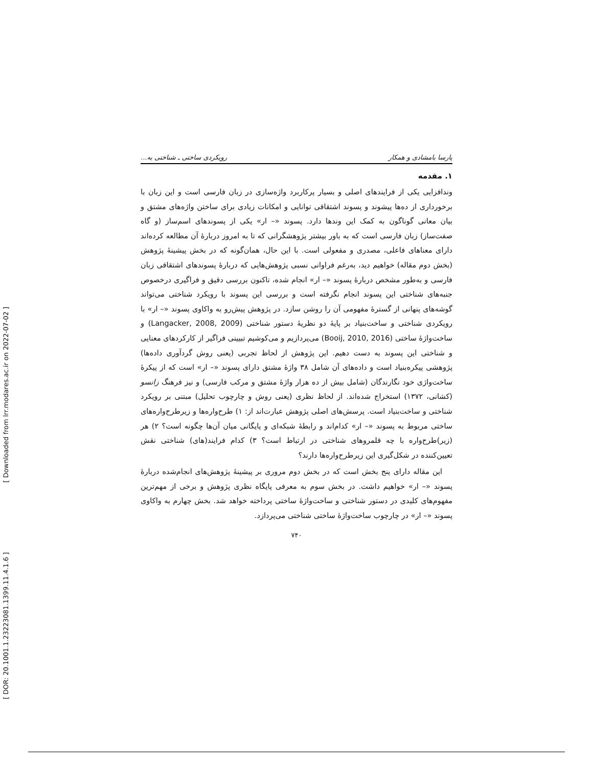[ Downloaded from lrr.modares.ac.ir on 2022-07-02 ]
[ DOR: 20.1001.1.23223081.1399.11.4.1.6 ]
پارسا بامشادی و همکار رویکردی ساختی ـ شناختی به...
۱. مقدمه
وندافزایی یکی از فرایندهای اصلی و بسیار پرکاربرد واژه‌سازی در زبان فارسی است و این زبان با برخورداری از ده‌ها پیشوند و پسوند اشتقاقی توانایی و امکانات زیادی برای ساختن واژه‌های مشتق و بیان معانی گوناگون به کمک این وندها دارد. پسوند «– ار» یکی از پسوندهای اسم‌ساز (و گاه صفت‌ساز) زبان فارسی است که به باور بیشتر پژوهشگرانی که تا به امروز دربارۀ آن مطالعه کرده‌اند دارای معناهای فاعلی، مصدری و مفعولی است. با این حال، همان‌گونه که در بخش پیشینۀ پژوهش (بخش دوم مقاله) خواهیم دید، به‌رغم فراوانی نسبی پژوهش‌هایی که دربارۀ پسوندهای اشتقاقی زبان فارسی و به‌طور مشخص دربارۀ پسوند «– ار» انجام شده، تاکنون بررسی دقیق و فراگیری درخصوص جنبه‌های شناختی این پسوند انجام نگرفته است و بررسی این پسوند با رویکرد شناختی می‌تواند گوشه‌های پنهانی از گسترۀ مفهومی آن را روشن سازد. در پژوهش پیش‌رو به واکاوی پسوند «– ار» با رویکردی شناختی و ساخت‌بنیاد بر پایۀ دو نظریۀ دستور شناختی (Langacker, 2008, 2009) و ساخت‌واژۀ ساختی (Booij, 2010, 2016) می‌پردازیم و می‌کوشیم تبیینی فراگیر از کارکردهای معنایی و شناختی این پسوند به دست دهیم. این پژوهش از لحاظ تجربی (یعنی روش گردآوری داده‌ها) پژوهشی پیکره‌بنیاد است و داده‌های آن شامل ۳۸ واژۀ مشتق دارای پسوند «– ار» است که از پیکرۀ ساخت‌واژی خود نگارندگان (شامل بیش از ده هزار واژۀ مشتق و مرکب فارسی) و نیز فرهنگ زانسو (کشانی، ۱۳۷۲) استخراج شده‌اند. از لحاظ نظری (یعنی روش و چارچوب تحلیل) مبتنی بر رویکرد شناختی و ساخت‌بنیاد است. پرسش‌های اصلی پژوهش عبارت‌اند از: ۱) طرح‌واره‌ها و زیرطرح‌واره‌های ساختی مربوط به پسوند «– ار» کدام‌اند و رابطۀ شبکه‌ای و پایگانی میان آن‌ها چگونه است؟ ۲) هر (زیر)طرح‌واره با چه قلمروهای شناختی در ارتباط است؟ ۳) کدام فرایند(های) شناختی نقش تعیین‌کننده در شکل‌گیری این زیرطرح‌واره‌ها دارند؟
این مقاله دارای پنج بخش است که در بخش دوم مروری بر پیشینۀ پژوهش‌های انجام‌شده دربارۀ پسوند «– ار» خواهیم داشت. در بخش سوم به معرفی پایگاه نظری پژوهش و برخی از مهم‌ترین مفهوم‌های کلیدی در دستور شناختی و ساخت‌واژۀ ساختی پرداخته خواهد شد. بخش چهارم به واکاوی پسوند «– ار» در چارچوب ساخت‌واژۀ ساختی شناختی می‌پردازد.
۷۴۰